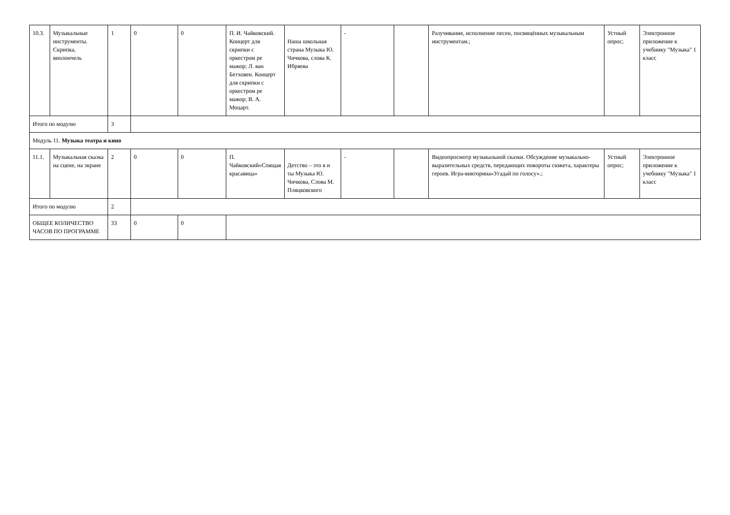| 10.3. | Музыкальные инструменты. Скрипка, виолончель | 1 | 0 | 0 | П. И. Чайковский. Концерт для скрипки с оркестром ре мажор; Л. ван Бетховен. Концерт для скрипки с оркестром ре мажор; В. А. Моцарт. | Наша школьная страна Музыка Ю. Чичкова, слова К. Ибряева | - | | Разучивание, исполнение песен, посвящённых музыкальным инструментам.; | Устный опрос; | Электронное приложение к учебнику "Музыка" 1 класс |
| Итого по модулю | | 3 | | | | | | | | | |
| Модуль 11. Музыка театра и кино | | | | | | | | | | | |
| 11.1. | Музыкальная сказка на сцене, на экране | 2 | 0 | 0 | П. Чайковский«Спящая красавица» | Детство – это я и ты Музыка Ю. Чичкова, Слова М. Пляцковского | - | | Видеопросмотр музыкальной сказки. Обсуждение музыкально-выразительных средств, передающих повороты сюжета, характеры героев. Игра-викторина«Угадай по голосу».; | Устный опрос; | Электронное приложение к учебнику "Музыка" 1 класс |
| Итого по модулю | | 2 | | | | | | | | | |
| ОБЩЕЕ КОЛИЧЕСТВО ЧАСОВ ПО ПРОГРАММЕ | | 33 | 0 | 0 | | | | | | | |